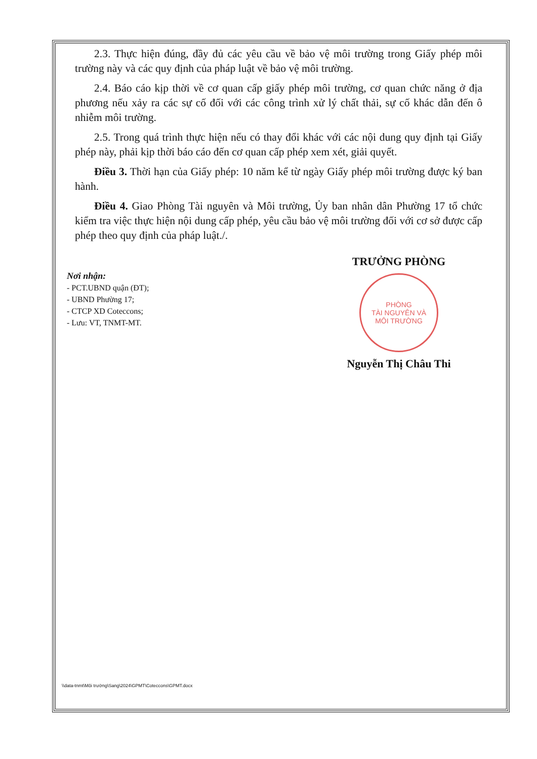2.3. Thực hiện đúng, đầy đủ các yêu cầu về bảo vệ môi trường trong Giấy phép môi trường này và các quy định của pháp luật về bảo vệ môi trường.
2.4. Báo cáo kịp thời về cơ quan cấp giấy phép môi trường, cơ quan chức năng ở địa phương nếu xảy ra các sự cố đối với các công trình xử lý chất thải, sự cố khác dẫn đến ô nhiễm môi trường.
2.5. Trong quá trình thực hiện nếu có thay đổi khác với các nội dung quy định tại Giấy phép này, phải kịp thời báo cáo đến cơ quan cấp phép xem xét, giải quyết.
Điều 3. Thời hạn của Giấy phép: 10 năm kể từ ngày Giấy phép môi trường được ký ban hành.
Điều 4. Giao Phòng Tài nguyên và Môi trường, Ủy ban nhân dân Phường 17 tổ chức kiểm tra việc thực hiện nội dung cấp phép, yêu cầu bảo vệ môi trường đối với cơ sở được cấp phép theo quy định của pháp luật./.
Nơi nhận:
- PCT.UBND quận (ĐT);
- UBND Phường 17;
- CTCP XD Coteccons;
- Lưu: VT, TNMT-MT.
TRƯỞNG PHÒNG
PHÒNG
TÀI NGUYÊN VÀ
MÔI TRƯỜNG
Nguyễn Thị Châu Thi
\\data-tnmt\Môi trường\Sang\2024\GPMT\Coteccons\GPMT.docx